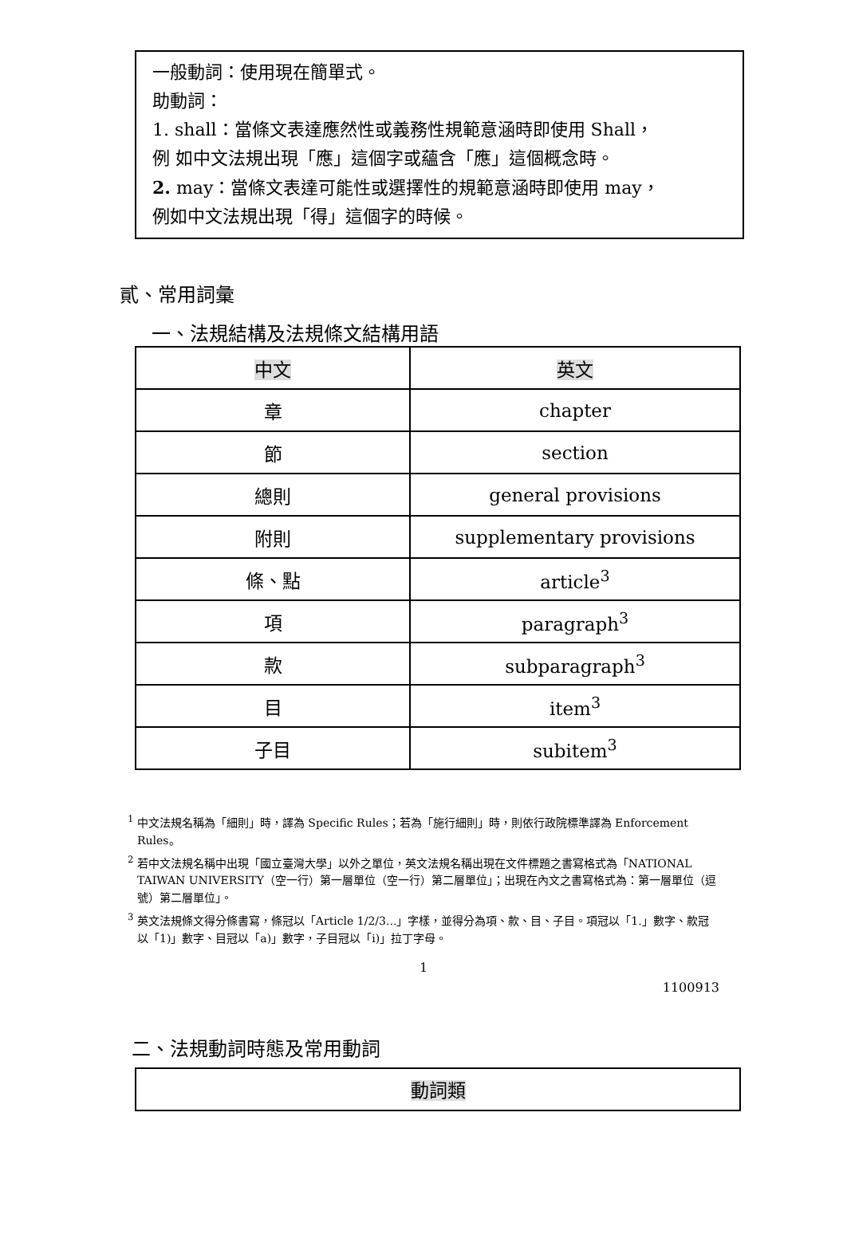一般動詞：使用現在簡單式。
助動詞：
1. shall：當條文表達應然性或義務性規範意涵時即使用 Shall，
例 如中文法規出現「應」這個字或蘊含「應」這個概念時。
2. may：當條文表達可能性或選擇性的規範意涵時即使用 may，
例如中文法規出現「得」這個字的時候。
貳、常用詞彙
一、法規結構及法規條文結構用語
| 中文 | 英文 |
| 章 | chapter |
| 節 | section |
| 總則 | general provisions |
| 附則 | supplementary provisions |
| 條、點 | article<sup>3</sup> |
| 項 | paragraph<sup>3</sup> |
| 款 | subparagraph<sup>3</sup> |
| 目 | item<sup>3</sup> |
| 子目 | subitem<sup>3</sup> |
<sup>1</sup> 中文法規名稱為「細則」時，譯為 Specific Rules；若為「施行細則」時，則依行政院標準譯為 Enforcement Rules。
<sup>2</sup> 若中文法規名稱中出現「國立臺灣大學」以外之單位，英文法規名稱出現在文件標題之書寫格式為「NATIONAL TAIWAN UNIVERSITY（空一行）第一層單位（空一行）第二層單位」；出現在內文之書寫格式為：第一層單位（逗號）第二層單位」。
<sup>3</sup> 英文法規條文得分條書寫，條冠以「Article 1/2/3...」字樣，並得分為項、款、目、子目。項冠以「1.」數字、款冠以「1)」數字、目冠以「a)」數字，子目冠以「i)」拉丁字母。
1
1100913
二、法規動詞時態及常用動詞
| 動詞類 |